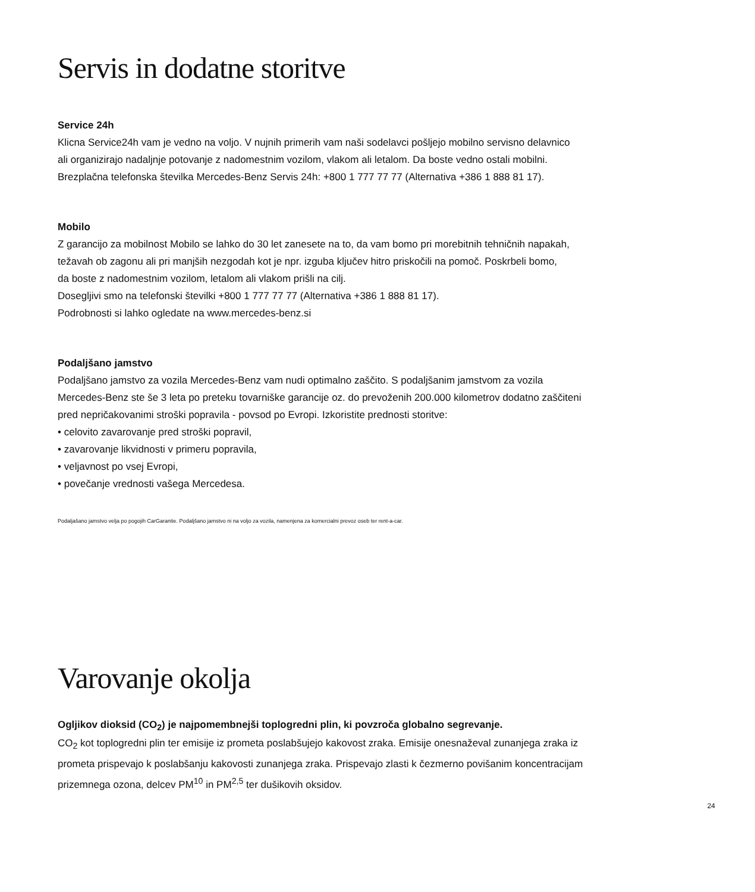Servis in dodatne storitve
Service 24h
Klicna Service24h vam je vedno na voljo. V nujnih primerih vam naši sodelavci pošljejo mobilno servisno delavnico
ali organizirajo nadaljnje potovanje z nadomestnim vozilom, vlakom ali letalom. Da boste vedno ostali mobilni.
Brezplačna telefonska številka Mercedes-Benz Servis 24h: +800 1 777 77 77 (Alternativa +386 1 888 81 17).
Mobilo
Z garancijo za mobilnost Mobilo se lahko do 30 let zanesete na to, da vam bomo pri morebitnih tehničnih napakah,
težavah ob zagonu ali pri manjših nezgodah kot je npr. izguba ključev hitro priskočili na pomoč. Poskrbeli bomo,
da boste z nadomestnim vozilom, letalom ali vlakom prišli na cilj.
Dosegljivi smo na telefonski številki +800 1 777 77 77 (Alternativa +386 1 888 81 17).
Podrobnosti si lahko ogledate na www.mercedes-benz.si
Podaljšano jamstvo
Podaljšano jamstvo za vozila Mercedes-Benz vam nudi optimalno zaščito. S podaljšanim jamstvom za vozila
Mercedes-Benz ste še 3 leta po preteku tovarniške garancije oz. do prevoženih 200.000 kilometrov dodatno zaščiteni
pred nepričakovanimi stroški popravila - povsod po Evropi. Izkoristite prednosti storitve:
• celovito zavarovanje pred stroški popravil,
• zavarovanje likvidnosti v primeru popravila,
• veljavnost po vsej Evropi,
• povečanje vrednosti vašega Mercedesa.
Podaljašano jamstvo velja po pogojih CarGarantie. Podaljšano jamstvo ni na voljo za vozila, namenjena za komercialni prevoz oseb ter rent-a-car.
Varovanje okolja
Ogljikov dioksid (CO<sub>2</sub>) je najpomembnejši toplogredni plin, ki povzroča globalno segrevanje.
CO<sub>2</sub> kot toplogredni plin ter emisije iz prometa poslabšujejo kakovost zraka. Emisije onesnaževal zunanjega zraka iz
prometa prispevajo k poslabšanju kakovosti zunanjega zraka. Prispevajo zlasti k čezmerno povišanim koncentracijam
prizemnega ozona, delcev PM<sup>10</sup> in PM<sup>2,5</sup> ter dušikovih oksidov.
24